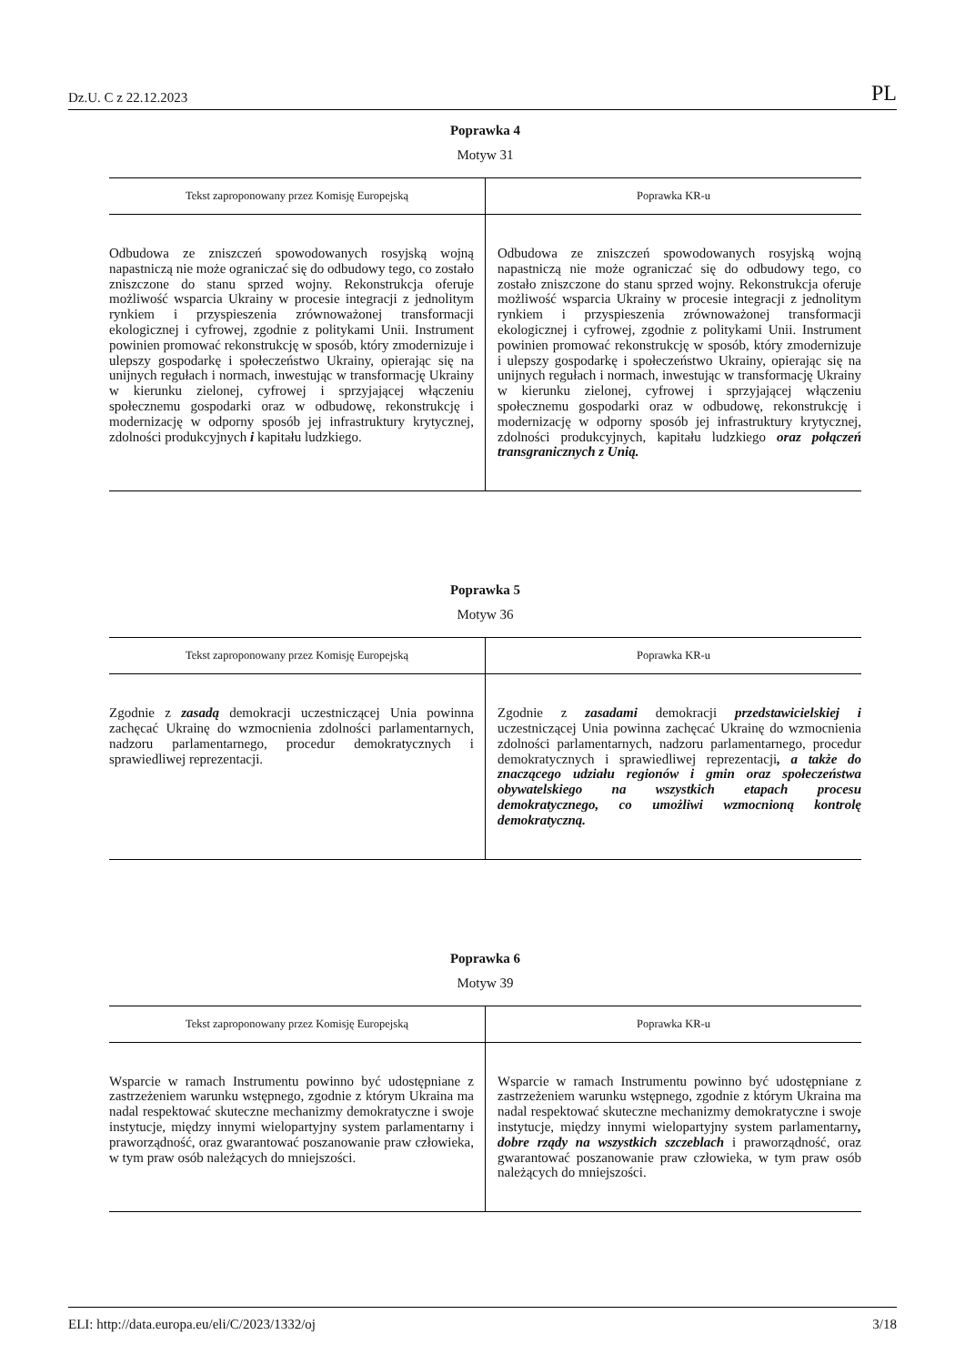Dz.U. C z 22.12.2023 PL
Poprawka 4
Motyw 31
| Tekst zaproponowany przez Komisję Europejską | Poprawka KR-u |
| --- | --- |
| Odbudowa ze zniszczeń spowodowanych rosyjską wojną napastniczą nie może ograniczać się do odbudowy tego, co zostało zniszczone do stanu sprzed wojny. Rekonstrukcja oferuje możliwość wsparcia Ukrainy w procesie integracji z jednolitym rynkiem i przyspieszenia zrównoważonej transformacji ekologicznej i cyfrowej, zgodnie z politykami Unii. Instrument powinien promować rekonstrukcję w sposób, który zmodernizuje i ulepszy gospodarkę i społeczeństwo Ukrainy, opierając się na unijnych regułach i normach, inwestując w transformację Ukrainy w kierunku zielonej, cyfrowej i sprzyjającej włączeniu społecznemu gospodarki oraz w odbudowę, rekonstrukcję i modernizację w odporny sposób jej infrastruktury krytycznej, zdolności produkcyjnych i kapitału ludzkiego. | Odbudowa ze zniszczeń spowodowanych rosyjską wojną napastniczą nie może ograniczać się do odbudowy tego, co zostało zniszczone do stanu sprzed wojny. Rekonstrukcja oferuje możliwość wsparcia Ukrainy w procesie integracji z jednolitym rynkiem i przyspieszenia zrównoważonej transformacji ekologicznej i cyfrowej, zgodnie z politykami Unii. Instrument powinien promować rekonstrukcję w sposób, który zmodernizuje i ulepszy gospodarkę i społeczeństwo Ukrainy, opierając się na unijnych regułach i normach, inwestując w transformację Ukrainy w kierunku zielonej, cyfrowej i sprzyjającej włączeniu społecznemu gospodarki oraz w odbudowę, rekonstrukcję i modernizację w odporny sposób jej infrastruktury krytycznej, zdolności produkcyjnych, kapitału ludzkiego oraz połączeń transgranicznych z Unią. |
Poprawka 5
Motyw 36
| Tekst zaproponowany przez Komisję Europejską | Poprawka KR-u |
| --- | --- |
| Zgodnie z zasadą demokracji uczestniczącej Unia powinna zachęcać Ukrainę do wzmocnienia zdolności parlamentarnych, nadzoru parlamentarnego, procedur demokratycznych i sprawiedliwej reprezentacji. | Zgodnie z zasadami demokracji przedstawicielskiej i uczestniczącej Unia powinna zachęcać Ukrainę do wzmocnienia zdolności parlamentarnych, nadzoru parlamentarnego, procedur demokratycznych i sprawiedliwej reprezentacji , a także do znaczącego udziału regionów i gmin oraz społeczeństwa obywatelskiego na wszystkich etapach procesu demokratycznego, co umożliwi wzmocnioną kontrolę demokratyczną. |
Poprawka 6
Motyw 39
| Tekst zaproponowany przez Komisję Europejską | Poprawka KR-u |
| --- | --- |
| Wsparcie w ramach Instrumentu powinno być udostępniane z zastrzeżeniem warunku wstępnego, zgodnie z którym Ukraina ma nadal respektować skuteczne mechanizmy demokratyczne i swoje instytucje, między innymi wielopartyjny system parlamentarny i praworządność, oraz gwarantować poszanowanie praw człowieka, w tym praw osób należących do mniejszości. | Wsparcie w ramach Instrumentu powinno być udostępniane z zastrzeżeniem warunku wstępnego, zgodnie z którym Ukraina ma nadal respektować skuteczne mechanizmy demokratyczne i swoje instytucje, między innymi wielopartyjny system parlamentarny , dobre rządy na wszystkich szczeblach i praworządność, oraz gwarantować poszanowanie praw człowieka, w tym praw osób należących do mniejszości. |
ELI: http://data.europa.eu/eli/C/2023/1332/oj 3/18